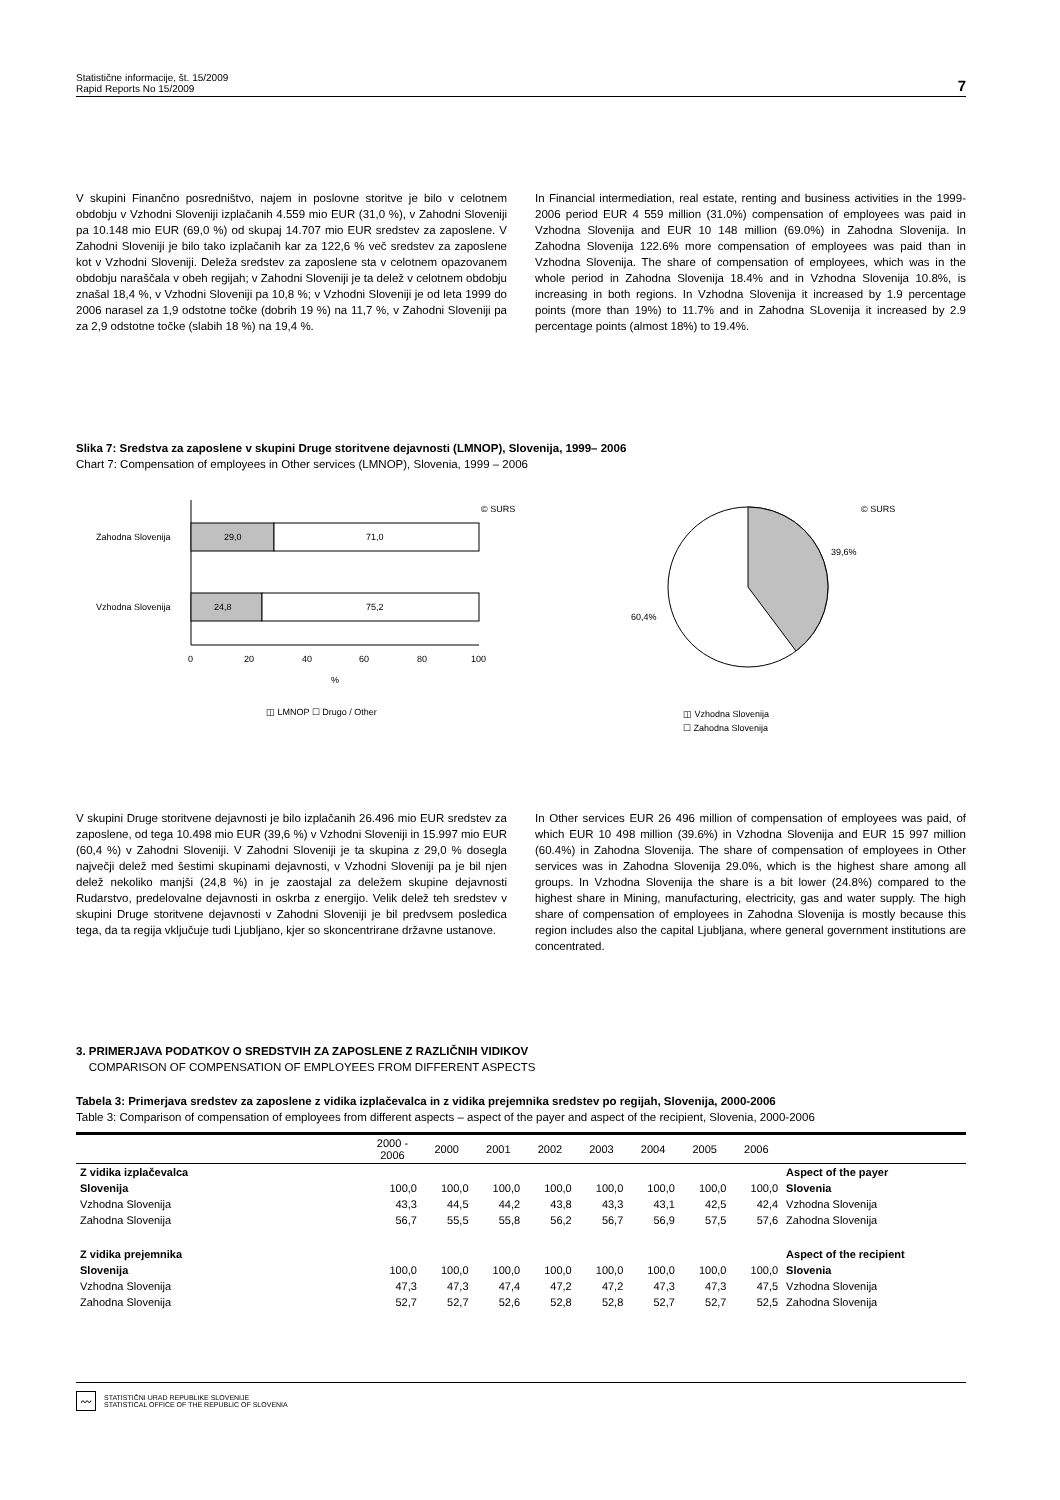Statistične informacije, št. 15/2009
Rapid Reports No 15/2009
7
V skupini Finančno posredništvo, najem in poslovne storitve je bilo v celotnem obdobju v Vzhodni Sloveniji izplačanih 4.559 mio EUR (31,0 %), v Zahodni Sloveniji pa 10.148 mio EUR (69,0 %) od skupaj 14.707 mio EUR sredstev za zaposlene. V Zahodni Sloveniji je bilo tako izplačanih kar za 122,6 % več sredstev za zaposlene kot v Vzhodni Sloveniji. Deleža sredstev za zaposlene sta v celotnem opazovanem obdobju naraščala v obeh regijah; v Zahodni Sloveniji je ta delež v celotnem obdobju znašal 18,4 %, v Vzhodni Sloveniji pa 10,8 %; v Vzhodni Sloveniji je od leta 1999 do 2006 narasel za 1,9 odstotne točke (dobrih 19 %) na 11,7 %, v Zahodni Sloveniji pa za 2,9 odstotne točke (slabih 18 %) na 19,4 %.
In Financial intermediation, real estate, renting and business activities in the 1999-2006 period EUR 4 559 million (31.0%) compensation of employees was paid in Vzhodna Slovenija and EUR 10 148 million (69.0%) in Zahodna Slovenija. In Zahodna Slovenija 122.6% more compensation of employees was paid than in Vzhodna Slovenija. The share of compensation of employees, which was in the whole period in Zahodna Slovenija 18.4% and in Vzhodna Slovenija 10.8%, is increasing in both regions. In Vzhodna Slovenija it increased by 1.9 percentage points (more than 19%) to 11.7% and in Zahodna SLovenija it increased by 2.9 percentage points (almost 18%) to 19.4%.
Slika 7: Sredstva za zaposlene v skupini Druge storitvene dejavnosti (LMNOP), Slovenija, 1999– 2006
Chart 7: Compensation of employees in Other services (LMNOP), Slovenia, 1999 – 2006
© SURS
Zahodna Slovenija
29,0
71,0
Vzhodna Slovenija
24,8
75,2
0
20
40
60
80
100
%
◫ LMNOP ☐ Drugo / Other
© SURS
39,6%
60,4%
◫ Vzhodna Slovenija
☐ Zahodna Slovenija
V skupini Druge storitvene dejavnosti je bilo izplačanih 26.496 mio EUR sredstev za zaposlene, od tega 10.498 mio EUR (39,6 %) v Vzhodni Sloveniji in 15.997 mio EUR (60,4 %) v Zahodni Sloveniji. V Zahodni Sloveniji je ta skupina z 29,0 % dosegla največji delež med šestimi skupinami dejavnosti, v Vzhodni Sloveniji pa je bil njen delež nekoliko manjši (24,8 %) in je zaostajal za deležem skupine dejavnosti Rudarstvo, predelovalne dejavnosti in oskrba z energijo. Velik delež teh sredstev v skupini Druge storitvene dejavnosti v Zahodni Sloveniji je bil predvsem posledica tega, da ta regija vključuje tudi Ljubljano, kjer so skoncentrirane državne ustanove.
In Other services EUR 26 496 million of compensation of employees was paid, of which EUR 10 498 million (39.6%) in Vzhodna Slovenija and EUR 15 997 million (60.4%) in Zahodna Slovenija. The share of compensation of employees in Other services was in Zahodna Slovenija 29.0%, which is the highest share among all groups. In Vzhodna Slovenija the share is a bit lower (24.8%) compared to the highest share in Mining, manufacturing, electricity, gas and water supply. The high share of compensation of employees in Zahodna Slovenija is mostly because this region includes also the capital Ljubljana, where general government institutions are concentrated.
3. PRIMERJAVA PODATKOV O SREDSTVIH ZA ZAPOSLENE Z RAZLIČNIH VIDIKOV
COMPARISON OF COMPENSATION OF EMPLOYEES FROM DIFFERENT ASPECTS
Tabela 3: Primerjava sredstev za zaposlene z vidika izplačevalca in z vidika prejemnika sredstev po regijah, Slovenija, 2000-2006
Table 3: Comparison of compensation of employees from different aspects – aspect of the payer and aspect of the recipient, Slovenia, 2000-2006
| | 2000 - 2006 | 2000 | 2001 | 2002 | 2003 | 2004 | 2005 | 2006 | |
| --- | --- | --- | --- | --- | --- | --- | --- | --- | --- |
| Z vidika izplačevalca | | | | | | | | | Aspect of the payer |
| Slovenija | 100,0 | 100,0 | 100,0 | 100,0 | 100,0 | 100,0 | 100,0 | 100,0 | Slovenia |
| Vzhodna Slovenija | 43,3 | 44,5 | 44,2 | 43,8 | 43,3 | 43,1 | 42,5 | 42,4 | Vzhodna Slovenija |
| Zahodna Slovenija | 56,7 | 55,5 | 55,8 | 56,2 | 56,7 | 56,9 | 57,5 | 57,6 | Zahodna Slovenija |
| Z vidika prejemnika | | | | | | | | | Aspect of the recipient |
| Slovenija | 100,0 | 100,0 | 100,0 | 100,0 | 100,0 | 100,0 | 100,0 | 100,0 | Slovenia |
| Vzhodna Slovenija | 47,3 | 47,3 | 47,4 | 47,2 | 47,2 | 47,3 | 47,3 | 47,5 | Vzhodna Slovenija |
| Zahodna Slovenija | 52,7 | 52,7 | 52,6 | 52,8 | 52,8 | 52,7 | 52,7 | 52,5 | Zahodna Slovenija |
〰 STATISTIČNI URAD REPUBLIKE SLOVENIJE
STATISTICAL OFFICE OF THE REPUBLIC OF SLOVENIA